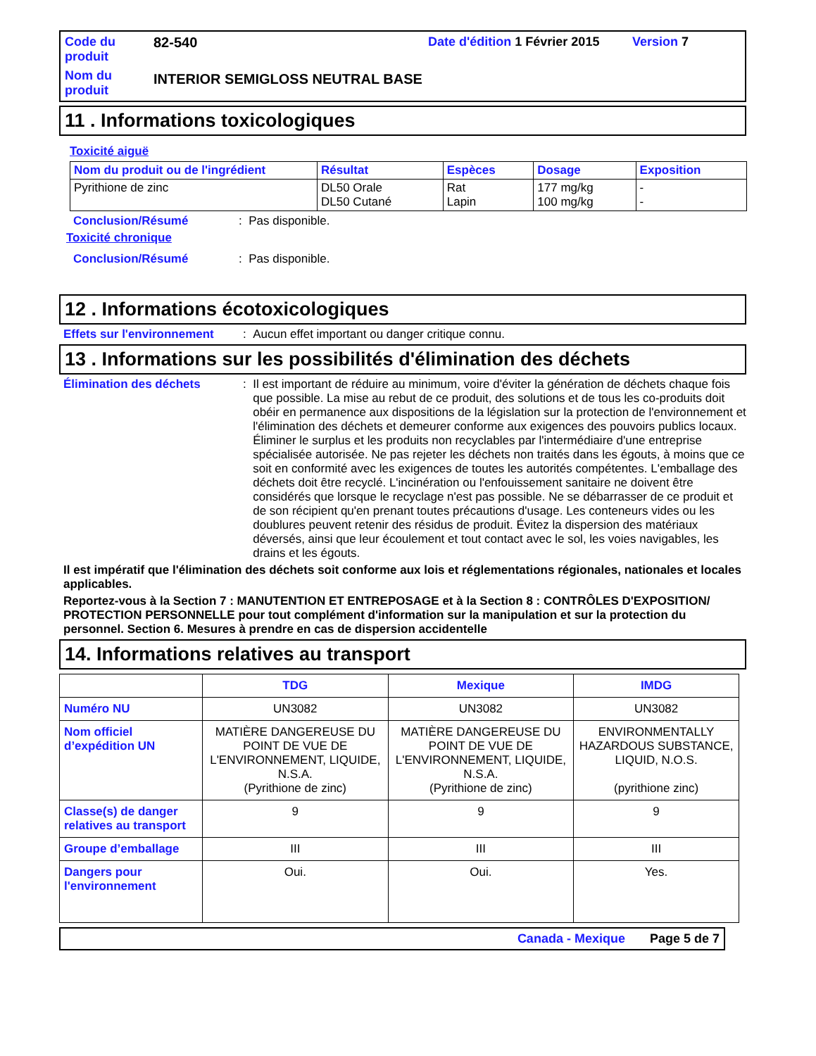Code du produit
82-540
Date d'édition 1 Février 2015
Version 7
Nom du produit
INTERIOR SEMIGLOSS NEUTRAL BASE
11 . Informations toxicologiques
Toxicité aiguë
| Nom du produit ou de l'ingrédient | Résultat | Espèces | Dosage | Exposition |
| --- | --- | --- | --- | --- |
| Pyrithione de zinc | DL50 Orale DL50 Cutané | Rat Lapin | 177 mg/kg 100 mg/kg | - - |
Conclusion/Résumé: Pas disponible.
Toxicité chronique
Conclusion/Résumé: Pas disponible.
12 . Informations écotoxicologiques
Effets sur l'environnement: Aucun effet important ou danger critique connu.
13 . Informations sur les possibilités d'élimination des déchets
Élimination des déchets: Il est important de réduire au minimum, voire d'éviter la génération de déchets chaque fois que possible. La mise au rebut de ce produit, des solutions et de tous les co-produits doit obéir en permanence aux dispositions de la législation sur la protection de l'environnement et l'élimination des déchets et demeurer conforme aux exigences des pouvoirs publics locaux. Éliminer le surplus et les produits non recyclables par l'intermédiaire d'une entreprise spécialisée autorisée. Ne pas rejeter les déchets non traités dans les égouts, à moins que ce soit en conformité avec les exigences de toutes les autorités compétentes. L'emballage des déchets doit être recyclé. L'incinération ou l'enfouissement sanitaire ne doivent être considérés que lorsque le recyclage n'est pas possible. Ne se débarrasser de ce produit et de son récipient qu'en prenant toutes précautions d'usage. Les conteneurs vides ou les doublures peuvent retenir des résidus de produit. Évitez la dispersion des matériaux déversés, ainsi que leur écoulement et tout contact avec le sol, les voies navigables, les drains et les égouts.
Il est impératif que l'élimination des déchets soit conforme aux lois et réglementations régionales, nationales et locales applicables.
Reportez-vous à la Section 7 : MANUTENTION ET ENTREPOSAGE et à la Section 8 : CONTRÔLES D'EXPOSITION/ PROTECTION PERSONNELLE pour tout complément d'information sur la manipulation et sur la protection du personnel. Section 6. Mesures à prendre en cas de dispersion accidentelle
14. Informations relatives au transport
| | TDG | Mexique | IMDG |
| --- | --- | --- | --- |
| Numéro NU | UN3082 | UN3082 | UN3082 |
| Nom officiel d’expédition UN | MATIÈRE DANGEREUSE DU POINT DE VUE DE L'ENVIRONNEMENT, LIQUIDE, N.S.A. (Pyrithione de zinc) | MATIÈRE DANGEREUSE DU POINT DE VUE DE L'ENVIRONNEMENT, LIQUIDE, N.S.A. (Pyrithione de zinc) | ENVIRONMENTALLY HAZARDOUS SUBSTANCE, LIQUID, N.O.S. (pyrithione zinc) |
| Classe(s) de danger relatives au transport | 9 | 9 | 9 |
| Groupe d’emballage | III | III | III |
| Dangers pour l'environnement | Oui. | Oui. | Yes. |
Canada - Mexique Page 5 de 7